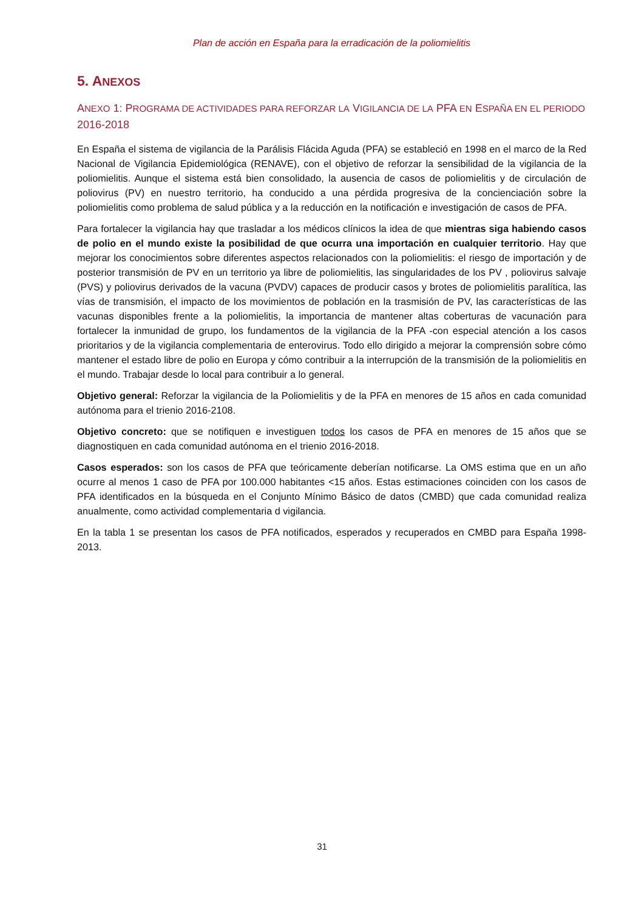Plan de acción en España para la erradicación de la poliomielitis
5. ANEXOS
ANEXO 1: PROGRAMA DE ACTIVIDADES PARA REFORZAR LA VIGILANCIA DE LA PFA EN ESPAÑA EN EL PERIODO 2016-2018
En España el sistema de vigilancia de la Parálisis Flácida Aguda (PFA) se estableció en 1998 en el marco de la Red Nacional de Vigilancia Epidemiológica (RENAVE), con el objetivo de reforzar la sensibilidad de la vigilancia de la poliomielitis. Aunque el sistema está bien consolidado, la ausencia de casos de poliomielitis y de circulación de poliovirus (PV) en nuestro territorio, ha conducido a una pérdida progresiva de la concienciación sobre la poliomielitis como problema de salud pública y a la reducción en la notificación e investigación de casos de PFA.
Para fortalecer la vigilancia hay que trasladar a los médicos clínicos la idea de que mientras siga habiendo casos de polio en el mundo existe la posibilidad de que ocurra una importación en cualquier territorio. Hay que mejorar los conocimientos sobre diferentes aspectos relacionados con la poliomielitis: el riesgo de importación y de posterior transmisión de PV en un territorio ya libre de poliomielitis, las singularidades de los PV , poliovirus salvaje (PVS) y poliovirus derivados de la vacuna (PVDV) capaces de producir casos y brotes de poliomielitis paralítica, las vías de transmisión, el impacto de los movimientos de población en la trasmisión de PV, las características de las vacunas disponibles frente a la poliomielitis, la importancia de mantener altas coberturas de vacunación para fortalecer la inmunidad de grupo, los fundamentos de la vigilancia de la PFA -con especial atención a los casos prioritarios y de la vigilancia complementaria de enterovirus. Todo ello dirigido a mejorar la comprensión sobre cómo mantener el estado libre de polio en Europa y cómo contribuir a la interrupción de la transmisión de la poliomielitis en el mundo. Trabajar desde lo local para contribuir a lo general.
Objetivo general: Reforzar la vigilancia de la Poliomielitis y de la PFA en menores de 15 años en cada comunidad autónoma para el trienio 2016-2108.
Objetivo concreto: que se notifiquen e investiguen todos los casos de PFA en menores de 15 años que se diagnostiquen en cada comunidad autónoma en el trienio 2016-2018.
Casos esperados: son los casos de PFA que teóricamente deberían notificarse. La OMS estima que en un año ocurre al menos 1 caso de PFA por 100.000 habitantes <15 años. Estas estimaciones coinciden con los casos de PFA identificados en la búsqueda en el Conjunto Mínimo Básico de datos (CMBD) que cada comunidad realiza anualmente, como actividad complementaria d vigilancia.
En la tabla 1 se presentan los casos de PFA notificados, esperados y recuperados en CMBD para España 1998-2013.
31